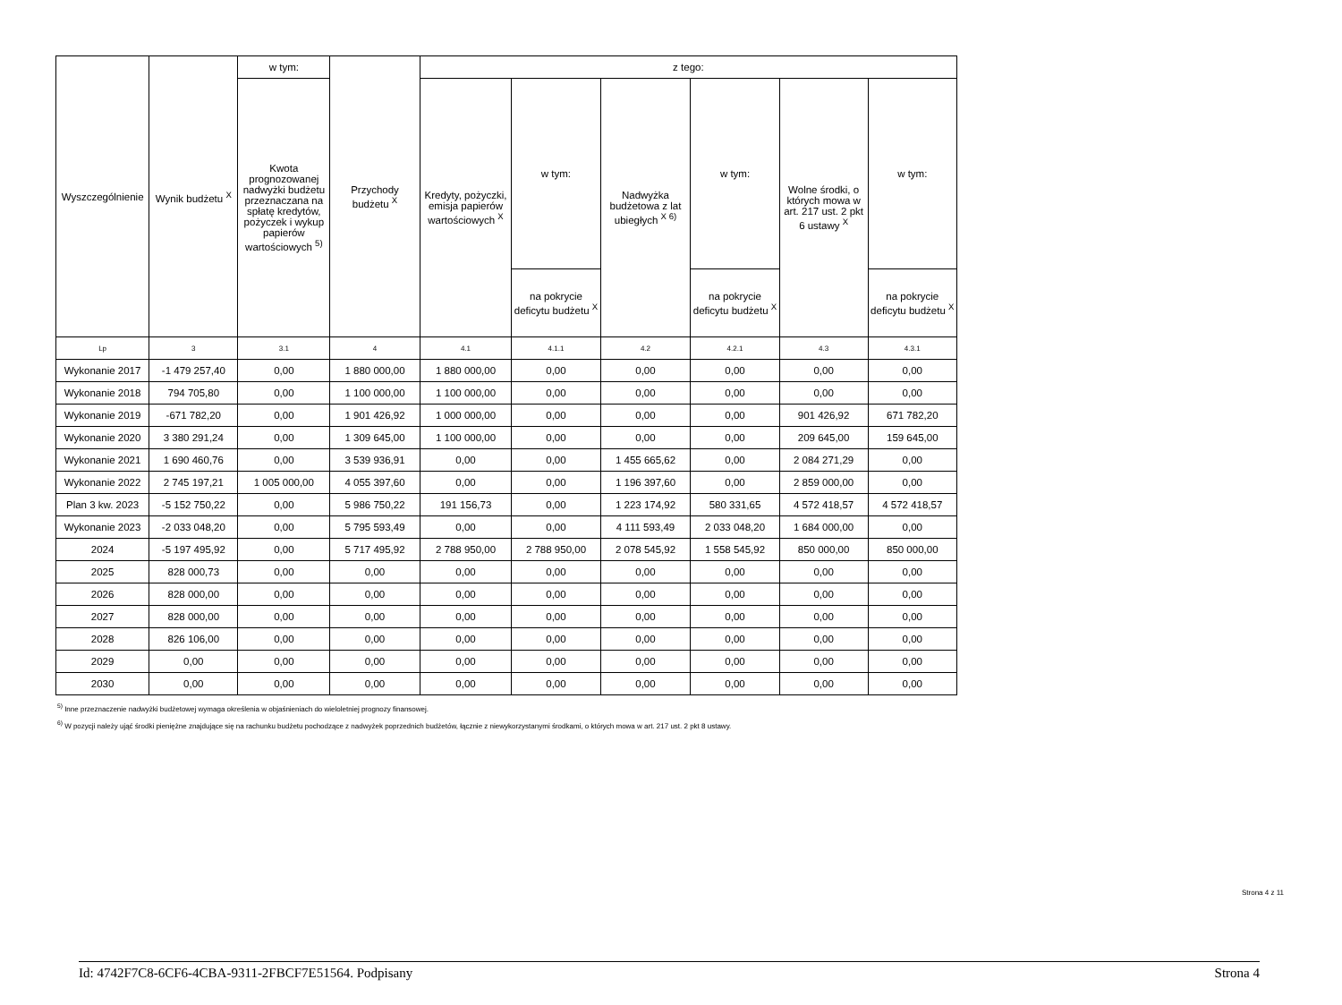| Wyszczególnienie | Wynik budżetu <sup>X</sup> | w tym: | Przychody budżetu <sup>X</sup> | z tego: | | | | | |
| --- | --- | --- | --- | --- | --- | --- | --- | --- | --- |
| | | Kwota prognozowanej nadwyżki budżetu przeznaczana na spłatę kredytów, pożyczek i wykup papierów wartościowych <sup>5)</sup> | | Kredyty, pożyczki, emisja papierów wartościowych <sup>X</sup> | w tym: | Nadwyżka budżetowa z lat ubiegłych <sup>X 6)</sup> | w tym: | Wolne środki, o których mowa w art. 217 ust. 2 pkt 6 ustawy <sup>X</sup> | w tym: |
| | | | | | na pokrycie deficytu budżetu <sup>X</sup> | | na pokrycie deficytu budżetu <sup>X</sup> | | na pokrycie deficytu budżetu <sup>X</sup> |
| Lp | 3 | 3.1 | 4 | 4.1 | 4.1.1 | 4.2 | 4.2.1 | 4.3 | 4.3.1 |
| Wykonanie 2017 | -1 479 257,40 | 0,00 | 1 880 000,00 | 1 880 000,00 | 0,00 | 0,00 | 0,00 | 0,00 | 0,00 |
| Wykonanie 2018 | 794 705,80 | 0,00 | 1 100 000,00 | 1 100 000,00 | 0,00 | 0,00 | 0,00 | 0,00 | 0,00 |
| Wykonanie 2019 | -671 782,20 | 0,00 | 1 901 426,92 | 1 000 000,00 | 0,00 | 0,00 | 0,00 | 901 426,92 | 671 782,20 |
| Wykonanie 2020 | 3 380 291,24 | 0,00 | 1 309 645,00 | 1 100 000,00 | 0,00 | 0,00 | 0,00 | 209 645,00 | 159 645,00 |
| Wykonanie 2021 | 1 690 460,76 | 0,00 | 3 539 936,91 | 0,00 | 0,00 | 1 455 665,62 | 0,00 | 2 084 271,29 | 0,00 |
| Wykonanie 2022 | 2 745 197,21 | 1 005 000,00 | 4 055 397,60 | 0,00 | 0,00 | 1 196 397,60 | 0,00 | 2 859 000,00 | 0,00 |
| Plan 3 kw. 2023 | -5 152 750,22 | 0,00 | 5 986 750,22 | 191 156,73 | 0,00 | 1 223 174,92 | 580 331,65 | 4 572 418,57 | 4 572 418,57 |
| Wykonanie 2023 | -2 033 048,20 | 0,00 | 5 795 593,49 | 0,00 | 0,00 | 4 111 593,49 | 2 033 048,20 | 1 684 000,00 | 0,00 |
| 2024 | -5 197 495,92 | 0,00 | 5 717 495,92 | 2 788 950,00 | 2 788 950,00 | 2 078 545,92 | 1 558 545,92 | 850 000,00 | 850 000,00 |
| 2025 | 828 000,73 | 0,00 | 0,00 | 0,00 | 0,00 | 0,00 | 0,00 | 0,00 | 0,00 |
| 2026 | 828 000,00 | 0,00 | 0,00 | 0,00 | 0,00 | 0,00 | 0,00 | 0,00 | 0,00 |
| 2027 | 828 000,00 | 0,00 | 0,00 | 0,00 | 0,00 | 0,00 | 0,00 | 0,00 | 0,00 |
| 2028 | 826 106,00 | 0,00 | 0,00 | 0,00 | 0,00 | 0,00 | 0,00 | 0,00 | 0,00 |
| 2029 | 0,00 | 0,00 | 0,00 | 0,00 | 0,00 | 0,00 | 0,00 | 0,00 | 0,00 |
| 2030 | 0,00 | 0,00 | 0,00 | 0,00 | 0,00 | 0,00 | 0,00 | 0,00 | 0,00 |
<sup>5)</sup> Inne przeznaczenie nadwyżki budżetowej wymaga określenia w objaśnieniach do wieloletniej prognozy finansowej.
<sup>6)</sup> W pozycji należy ująć środki pieniężne znajdujące się na rachunku budżetu pochodzące z nadwyżek poprzednich budżetów, łącznie z niewykorzystanymi środkami, o których mowa w art. 217 ust. 2 pkt 8 ustawy.
Strona 4 z 11
Id: 4742F7C8-6CF6-4CBA-9311-2FBCF7E51564. Podpisany Strona 4